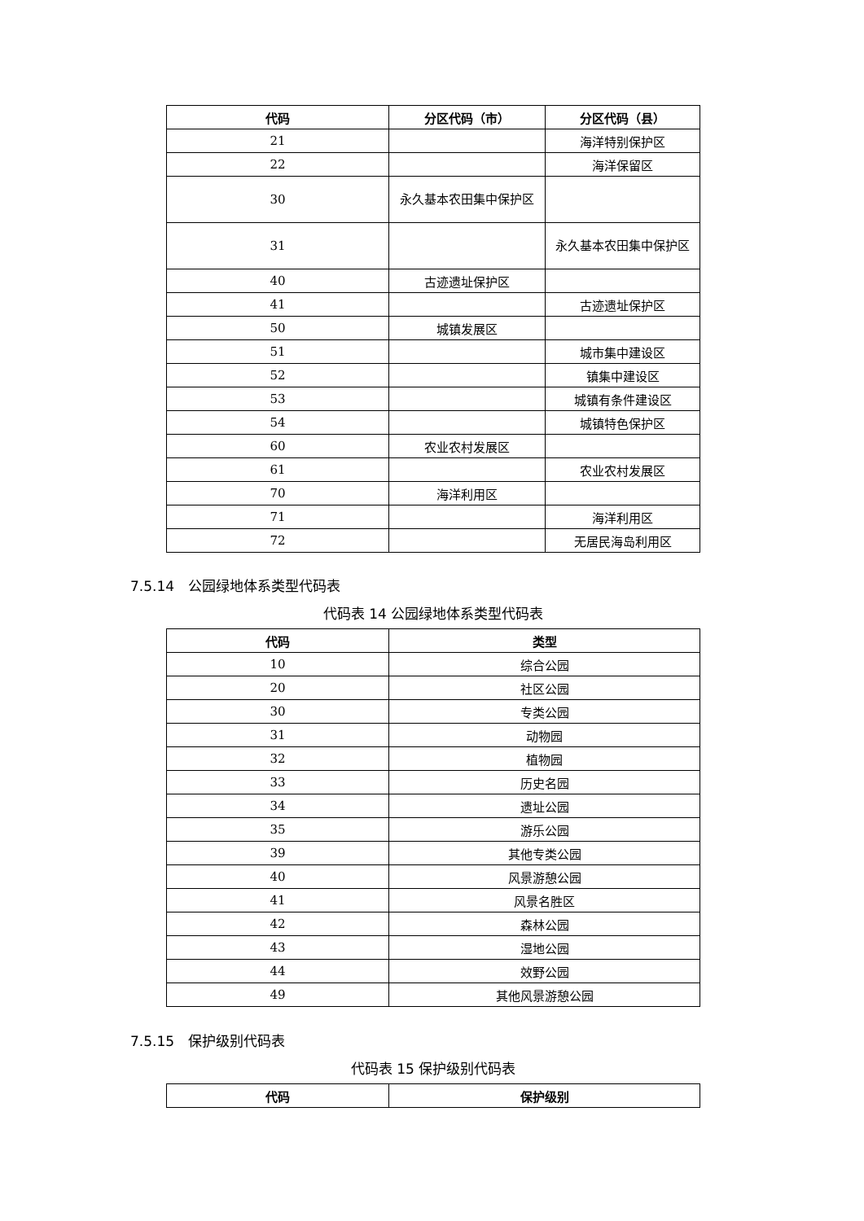| 代码 | 分区代码（市） | 分区代码（县） |
| --- | --- | --- |
| 21 | | 海洋特别保护区 |
| 22 | | 海洋保留区 |
| 30 | 永久基本农田集中保护区 | |
| 31 | | 永久基本农田集中保护区 |
| 40 | 古迹遗址保护区 | |
| 41 | | 古迹遗址保护区 |
| 50 | 城镇发展区 | |
| 51 | | 城市集中建设区 |
| 52 | | 镇集中建设区 |
| 53 | | 城镇有条件建设区 |
| 54 | | 城镇特色保护区 |
| 60 | 农业农村发展区 | |
| 61 | | 农业农村发展区 |
| 70 | 海洋利用区 | |
| 71 | | 海洋利用区 |
| 72 | | 无居民海岛利用区 |
7.5.14　公园绿地体系类型代码表
代码表 14 公园绿地体系类型代码表
| 代码 | 类型 |
| --- | --- |
| 10 | 综合公园 |
| 20 | 社区公园 |
| 30 | 专类公园 |
| 31 | 动物园 |
| 32 | 植物园 |
| 33 | 历史名园 |
| 34 | 遗址公园 |
| 35 | 游乐公园 |
| 39 | 其他专类公园 |
| 40 | 风景游憩公园 |
| 41 | 风景名胜区 |
| 42 | 森林公园 |
| 43 | 湿地公园 |
| 44 | 效野公园 |
| 49 | 其他风景游憩公园 |
7.5.15　保护级别代码表
代码表 15 保护级别代码表
| 代码 | 保护级别 |
| --- | --- |